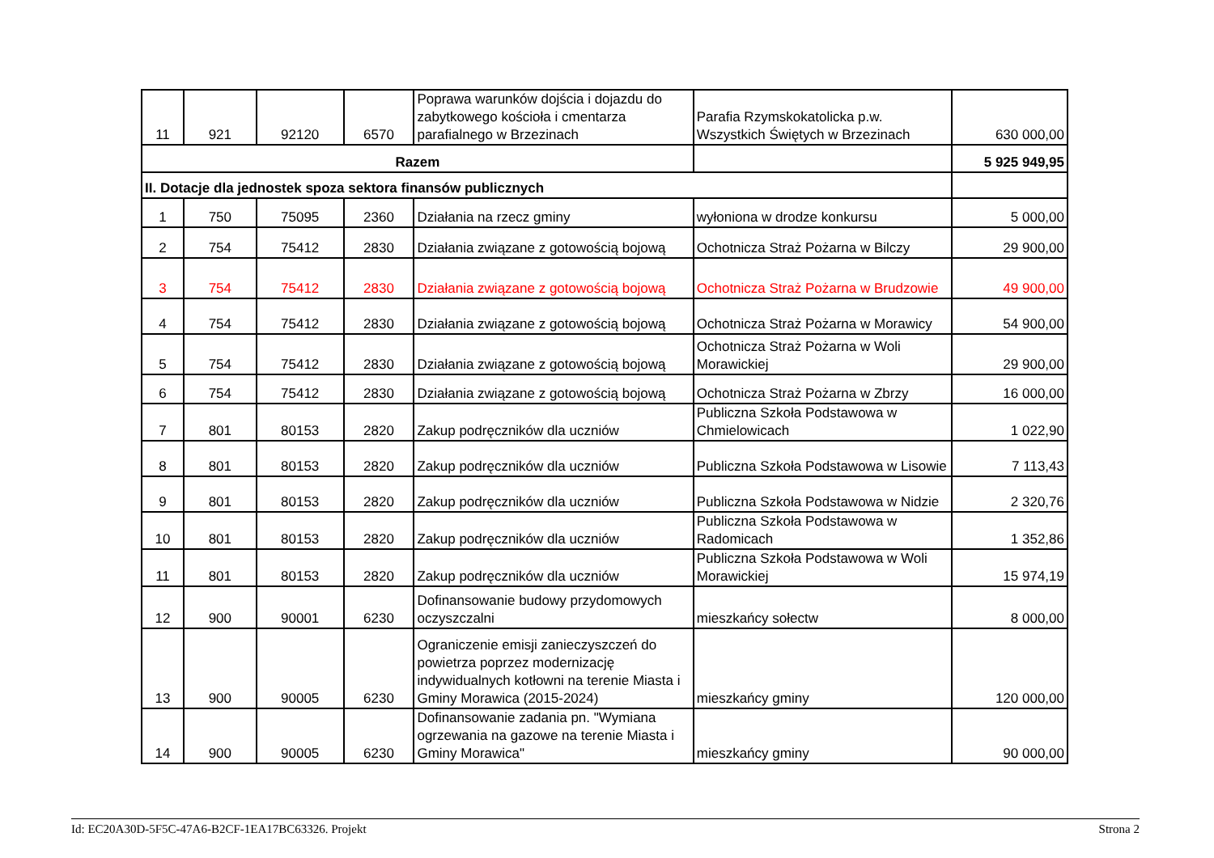| 11 | 921 | 92120 | 6570 | Poprawa warunków dojścia i dojazdu do zabytkowego kościoła i cmentarza parafialnego w Brzezinach | Parafia Rzymskokatolicka p.w. Wszystkich Świętych w Brzezinach | 630 000,00 |
| Razem | | | | | | 5 925 949,95 |
| II. Dotacje dla jednostek spoza sektora finansów publicznych | | | | | | |
| 1 | 750 | 75095 | 2360 | Działania na rzecz gminy | wyłoniona w drodze konkursu | 5 000,00 |
| 2 | 754 | 75412 | 2830 | Działania związane z gotowością bojową | Ochotnicza Straż Pożarna w Bilczy | 29 900,00 |
| 3 | 754 | 75412 | 2830 | Działania związane z gotowością bojową | Ochotnicza Straż Pożarna w Brudzowie | 49 900,00 |
| 4 | 754 | 75412 | 2830 | Działania związane z gotowością bojową | Ochotnicza Straż Pożarna w Morawicy | 54 900,00 |
| 5 | 754 | 75412 | 2830 | Działania związane z gotowością bojową | Ochotnicza Straż Pożarna w Woli Morawickiej | 29 900,00 |
| 6 | 754 | 75412 | 2830 | Działania związane z gotowością bojową | Ochotnicza Straż Pożarna w Zbrzy | 16 000,00 |
| 7 | 801 | 80153 | 2820 | Zakup podręczników dla uczniów | Publiczna Szkoła Podstawowa w Chmielowicach | 1 022,90 |
| 8 | 801 | 80153 | 2820 | Zakup podręczników dla uczniów | Publiczna Szkoła Podstawowa w Lisowie | 7 113,43 |
| 9 | 801 | 80153 | 2820 | Zakup podręczników dla uczniów | Publiczna Szkoła Podstawowa w Nidzie | 2 320,76 |
| 10 | 801 | 80153 | 2820 | Zakup podręczników dla uczniów | Publiczna Szkoła Podstawowa w Radomicach | 1 352,86 |
| 11 | 801 | 80153 | 2820 | Zakup podręczników dla uczniów | Publiczna Szkoła Podstawowa w Woli Morawickiej | 15 974,19 |
| 12 | 900 | 90001 | 6230 | Dofinansowanie budowy przydomowych oczyszczalni | mieszkańcy sołectw | 8 000,00 |
| 13 | 900 | 90005 | 6230 | Ograniczenie emisji zanieczyszczeń do powietrza poprzez modernizację indywidualnych kotłowni na terenie Miasta i Gminy Morawica (2015-2024) | mieszkańcy gminy | 120 000,00 |
| 14 | 900 | 90005 | 6230 | Dofinansowanie zadania pn. "Wymiana ogrzewania na gazowe na terenie Miasta i Gminy Morawica" | mieszkańcy gminy | 90 000,00 |
Id: EC20A30D-5F5C-47A6-B2CF-1EA17BC63326. Projekt Strona 2